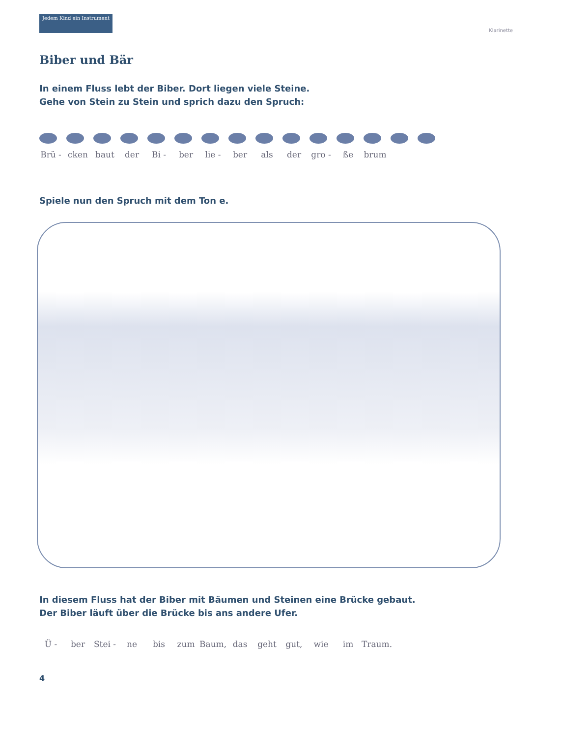Jedem Kind ein Instrument
Klarinette
Biber und Bär
In einem Fluss lebt der Biber. Dort liegen viele Steine.
Gehe von Stein zu Stein und sprich dazu den Spruch:
Brü - cken baut der Bi - ber lie - ber als der gro - ße brum
Spiele nun den Spruch mit dem Ton e.
In diesem Fluss hat der Biber mit Bäumen und Steinen eine Brücke gebaut.
Der Biber läuft über die Brücke bis ans andere Ufer.
Ü - ber Stei - ne bis zum Baum, das geht gut, wie im Traum.
4